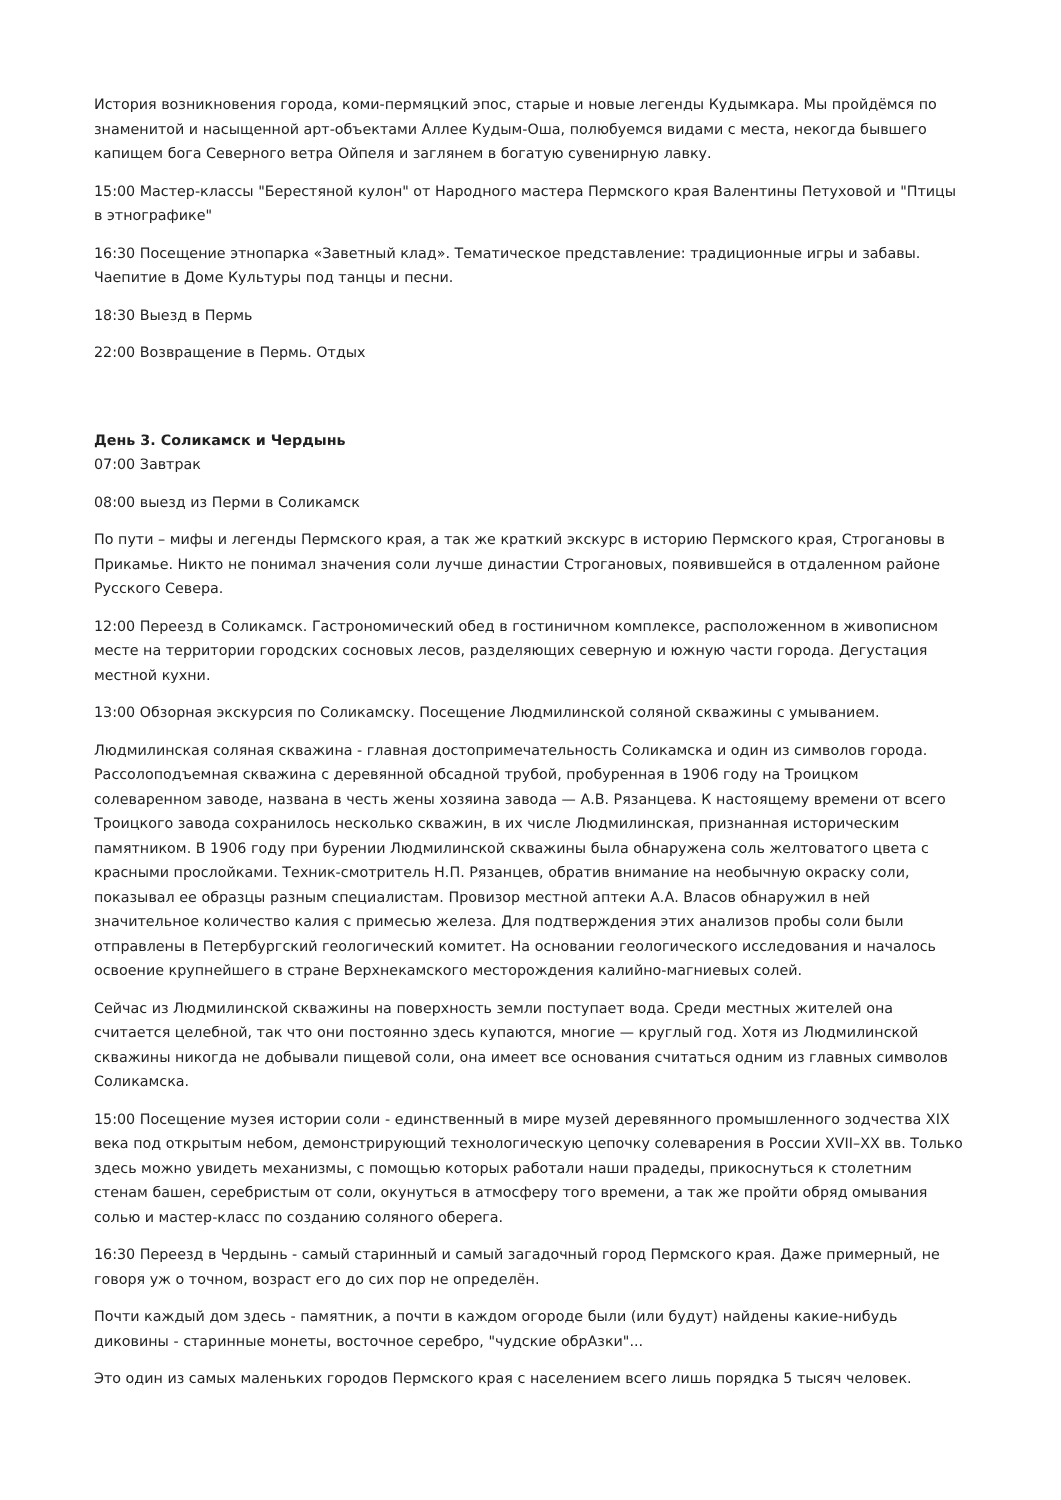История возникновения города, коми-пермяцкий эпос, старые и новые легенды Кудымкара. Мы пройдёмся по знаменитой и насыщенной арт-объектами Аллее Кудым-Оша, полюбуемся видами с места, некогда бывшего капищем бога Северного ветра Ойпеля и заглянем в богатую сувенирную лавку.
15:00 Мастер-классы "Берестяной кулон" от Народного мастера Пермского края Валентины Петуховой и "Птицы в этнографике"
16:30 Посещение этнопарка «Заветный клад». Тематическое представление: традиционные игры и забавы. Чаепитие в Доме Культуры под танцы и песни.
18:30 Выезд в Пермь
22:00 Возвращение в Пермь. Отдых
День 3. Соликамск и Чердынь
07:00 Завтрак
08:00 выезд из Перми в Соликамск
По пути – мифы и легенды Пермского края, а так же краткий экскурс в историю Пермского края, Строгановы в Прикамье. Никто не понимал значения соли лучше династии Строгановых, появившейся в отдаленном районе Русского Севера.
12:00 Переезд в Соликамск. Гастрономический обед в гостиничном комплексе, расположенном в живописном месте на территории городских сосновых лесов, разделяющих северную и южную части города. Дегустация местной кухни.
13:00 Обзорная экскурсия по Соликамску. Посещение Людмилинской соляной скважины с умыванием.
Людмилинская соляная скважина - главная достопримечательность Соликамска и один из символов города. Рассолоподъемная скважина с деревянной обсадной трубой, пробуренная в 1906 году на Троицком солеваренном заводе, названа в честь жены хозяина завода — А.В. Рязанцева. К настоящему времени от всего Троицкого завода сохранилось несколько скважин, в их числе Людмилинская, признанная историческим памятником. В 1906 году при бурении Людмилинской скважины была обнаружена соль желтоватого цвета с красными прослойками. Техник-смотритель Н.П. Рязанцев, обратив внимание на необычную окраску соли, показывал ее образцы разным специалистам. Провизор местной аптеки А.А. Власов обнаружил в ней значительное количество калия с примесью железа. Для подтверждения этих анализов пробы соли были отправлены в Петербургский геологический комитет. На основании геологического исследования и началось освоение крупнейшего в стране Верхнекамского месторождения калийно-магниевых солей.
Сейчас из Людмилинской скважины на поверхность земли поступает вода. Среди местных жителей она считается целебной, так что они постоянно здесь купаются, многие — круглый год. Хотя из Людмилинской скважины никогда не добывали пищевой соли, она имеет все основания считаться одним из главных символов Соликамска.
15:00 Посещение музея истории соли - единственный в мире музей деревянного промышленного зодчества XIX века под открытым небом, демонстрирующий технологическую цепочку солеварения в России XVII–XX вв. Только здесь можно увидеть механизмы, с помощью которых работали наши прадеды, прикоснуться к столетним стенам башен, серебристым от соли, окунуться в атмосферу того времени, а так же пройти обряд омывания солью и мастер-класс по созданию соляного оберега.
16:30 Переезд в Чердынь - самый старинный и самый загадочный город Пермского края. Даже примерный, не говоря уж о точном, возраст его до сих пор не определён.
Почти каждый дом здесь - памятник, а почти в каждом огороде были (или будут) найдены какие-нибудь диковины - старинные монеты, восточное серебро, "чудские обрАзки"...
Это один из самых маленьких городов Пермского края с населением всего лишь порядка 5 тысяч человек.